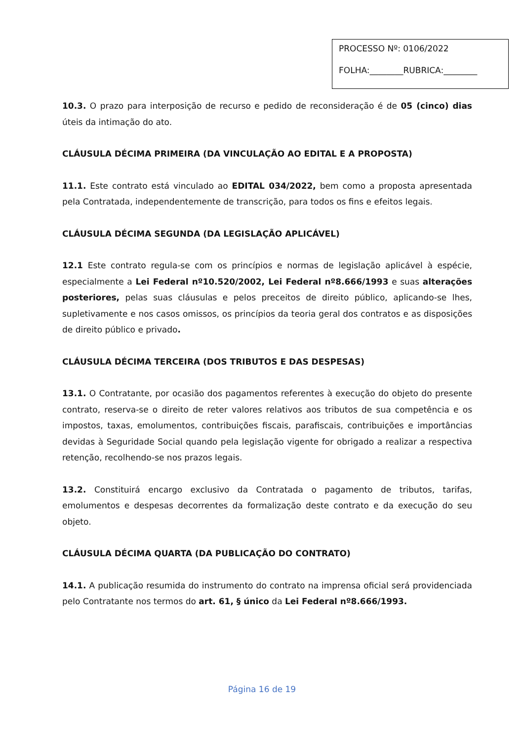PROCESSO Nº: 0106/2022
FOLHA:________RUBRICA:________
10.3. O prazo para interposição de recurso e pedido de reconsideração é de 05 (cinco) dias úteis da intimação do ato.
CLÁUSULA DÉCIMA PRIMEIRA (DA VINCULAÇÃO AO EDITAL E A PROPOSTA)
11.1. Este contrato está vinculado ao EDITAL 034/2022, bem como a proposta apresentada pela Contratada, independentemente de transcrição, para todos os fins e efeitos legais.
CLÁUSULA DÉCIMA SEGUNDA (DA LEGISLAÇÃO APLICÁVEL)
12.1 Este contrato regula-se com os princípios e normas de legislação aplicável à espécie, especialmente a Lei Federal nº10.520/2002, Lei Federal nº8.666/1993 e suas alterações posteriores, pelas suas cláusulas e pelos preceitos de direito público, aplicando-se lhes, supletivamente e nos casos omissos, os princípios da teoria geral dos contratos e as disposições de direito público e privado.
CLÁUSULA DÉCIMA TERCEIRA (DOS TRIBUTOS E DAS DESPESAS)
13.1. O Contratante, por ocasião dos pagamentos referentes à execução do objeto do presente contrato, reserva-se o direito de reter valores relativos aos tributos de sua competência e os impostos, taxas, emolumentos, contribuições fiscais, parafiscais, contribuições e importâncias devidas à Seguridade Social quando pela legislação vigente for obrigado a realizar a respectiva retenção, recolhendo-se nos prazos legais.
13.2. Constituirá encargo exclusivo da Contratada o pagamento de tributos, tarifas, emolumentos e despesas decorrentes da formalização deste contrato e da execução do seu objeto.
CLÁUSULA DÉCIMA QUARTA (DA PUBLICAÇÃO DO CONTRATO)
14.1. A publicação resumida do instrumento do contrato na imprensa oficial será providenciada pelo Contratante nos termos do art. 61, § único da Lei Federal nº8.666/1993.
Página 16 de 19